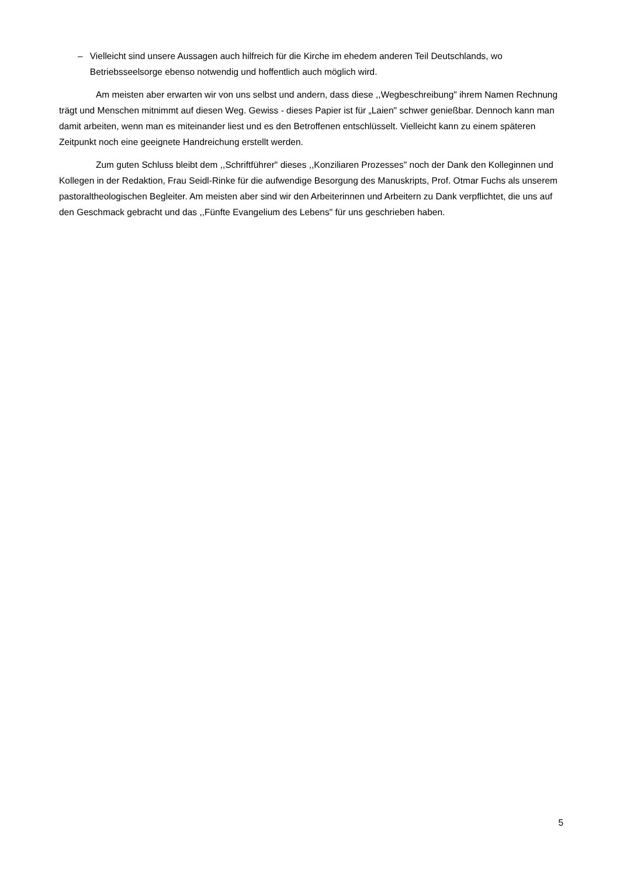– Vielleicht sind unsere Aussagen auch hilfreich für die Kirche im ehedem anderen Teil Deutschlands, wo Betriebsseelsorge ebenso notwendig und hoffentlich auch möglich wird.
Am meisten aber erwarten wir von uns selbst und andern, dass diese ,,Wegbeschreibung" ihrem Namen Rechnung trägt und Menschen mitnimmt auf diesen Weg. Gewiss - dieses Papier ist für „Laien" schwer genießbar. Dennoch kann man damit arbeiten, wenn man es miteinander liest und es den Betroffenen entschlüsselt. Vielleicht kann zu einem späteren Zeitpunkt noch eine geeignete Handreichung erstellt werden.
Zum guten Schluss bleibt dem ,,Schriftführer" dieses ,,Konziliaren Prozesses" noch der Dank den Kolleginnen und Kollegen in der Redaktion, Frau Seidl-Rinke für die aufwendige Besorgung des Manuskripts, Prof. Otmar Fuchs als unserem pastoraltheologischen Begleiter. Am meisten aber sind wir den Arbeiterinnen und Arbeitern zu Dank verpflichtet, die uns auf den Geschmack gebracht und das ,,Fünfte Evangelium des Lebens" für uns geschrieben haben.
5